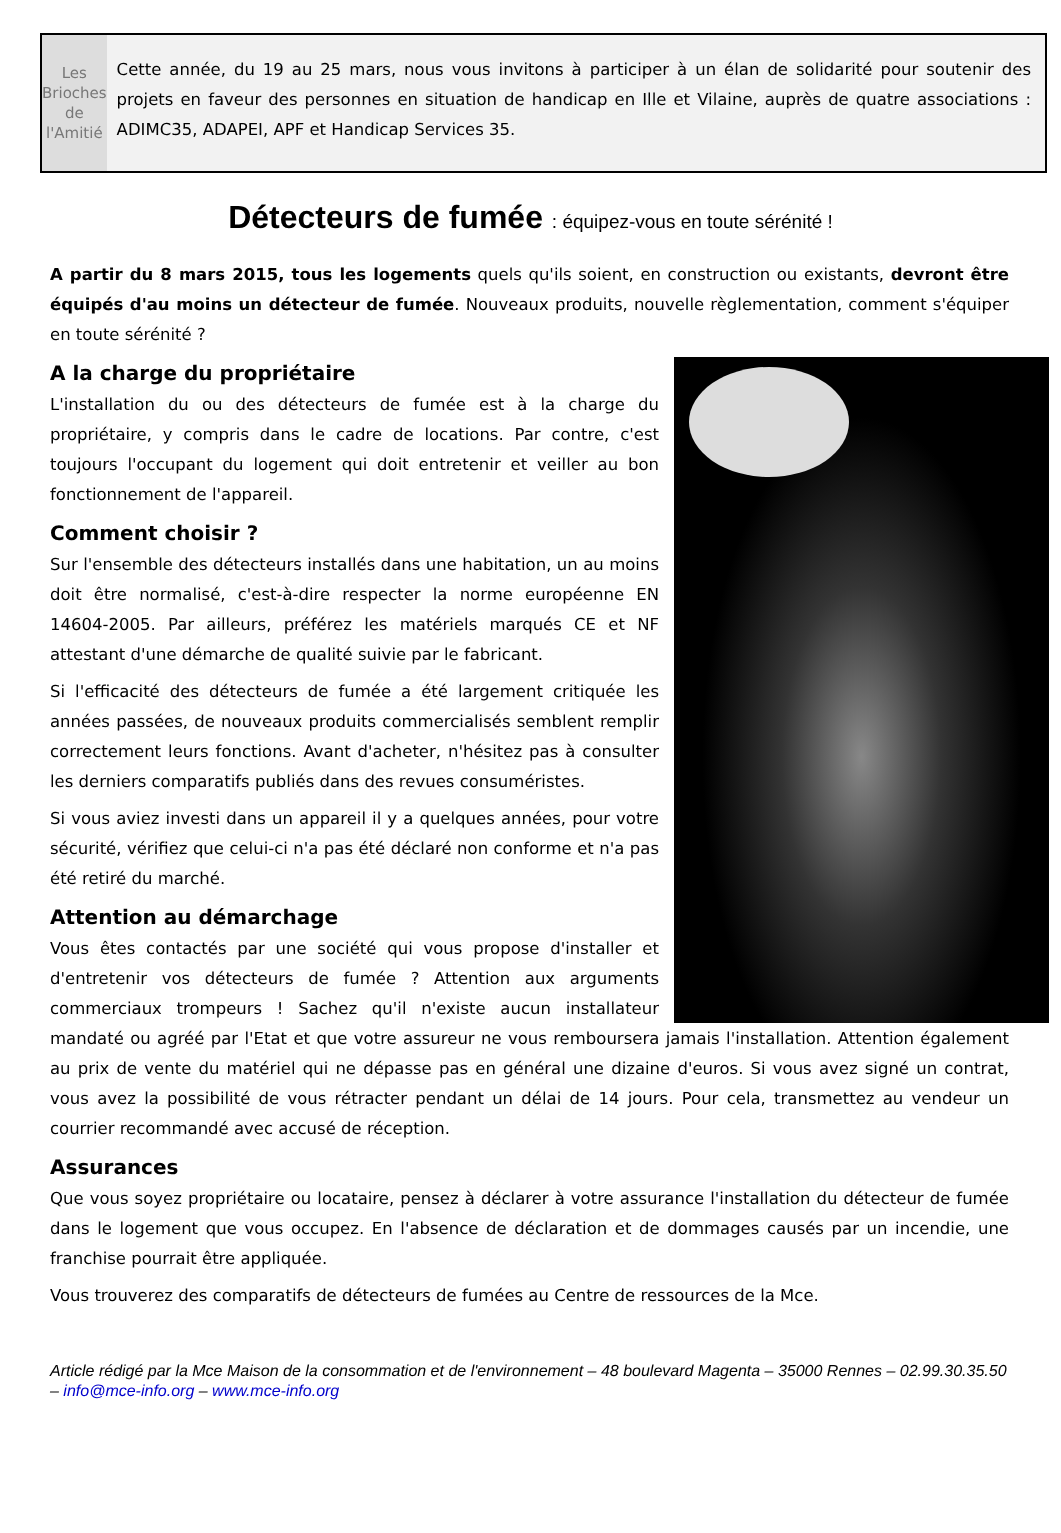Les Brioches
de l'Amitié
Cette année, du 19 au 25 mars, nous vous invitons à participer à un élan de solidarité pour soutenir des projets en faveur des personnes en situation de handicap en Ille et Vilaine, auprès de quatre associations : ADIMC35, ADAPEI, APF et Handicap Services 35.
Détecteurs de fumée : équipez-vous en toute sérénité !
A partir du 8 mars 2015, tous les logements quels qu'ils soient, en construction ou existants, devront être équipés d'au moins un détecteur de fumée. Nouveaux produits, nouvelle règlementation, comment s'équiper en toute sérénité ?
A la charge du propriétaire
L'installation du ou des détecteurs de fumée est à la charge du propriétaire, y compris dans le cadre de locations. Par contre, c'est toujours l'occupant du logement qui doit entretenir et veiller au bon fonctionnement de l'appareil.
Comment choisir ?
Sur l'ensemble des détecteurs installés dans une habitation, un au moins doit être normalisé, c'est-à-dire respecter la norme européenne EN 14604-2005. Par ailleurs, préférez les matériels marqués CE et NF attestant d'une démarche de qualité suivie par le fabricant.
Si l'efficacité des détecteurs de fumée a été largement critiquée les années passées, de nouveaux produits commercialisés semblent remplir correctement leurs fonctions. Avant d'acheter, n'hésitez pas à consulter les derniers comparatifs publiés dans des revues consuméristes.
Si vous aviez investi dans un appareil il y a quelques années, pour votre sécurité, vérifiez que celui-ci n'a pas été déclaré non conforme et n'a pas été retiré du marché.
Attention au démarchage
Vous êtes contactés par une société qui vous propose d'installer et d'entretenir vos détecteurs de fumée ? Attention aux arguments commerciaux trompeurs ! Sachez qu'il n'existe aucun installateur mandaté ou agréé par l'Etat et que votre assureur ne vous remboursera jamais l'installation. Attention également au prix de vente du matériel qui ne dépasse pas en général une dizaine d'euros. Si vous avez signé un contrat, vous avez la possibilité de vous rétracter pendant un délai de 14 jours. Pour cela, transmettez au vendeur un courrier recommandé avec accusé de réception.
Assurances
Que vous soyez propriétaire ou locataire, pensez à déclarer à votre assurance l'installation du détecteur de fumée dans le logement que vous occupez. En l'absence de déclaration et de dommages causés par un incendie, une franchise pourrait être appliquée.
Vous trouverez des comparatifs de détecteurs de fumées au Centre de ressources de la Mce.
Article rédigé par la Mce Maison de la consommation et de l'environnement – 48 boulevard Magenta – 35000 Rennes – 02.99.30.35.50 – info@mce-info.org – www.mce-info.org